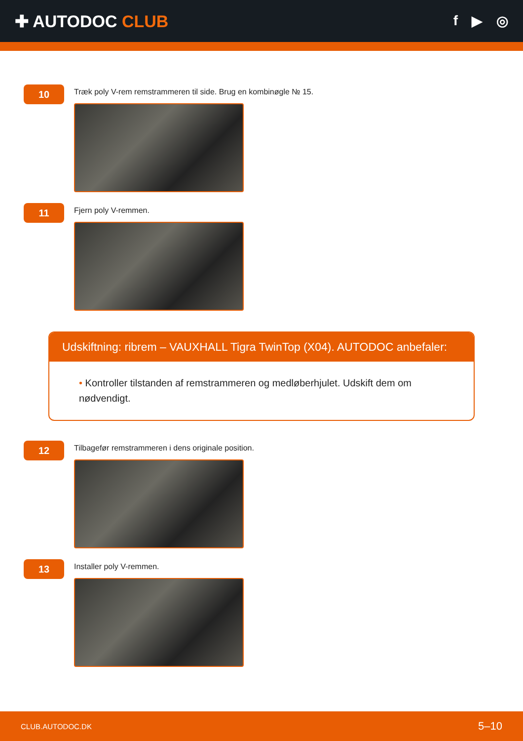✚ AUTODOC CLUB
f ▶ ◎
10
Træk poly V-rem remstrammeren til side. Brug en kombinøgle № 15.
11
Fjern poly V-remmen.
Udskiftning: ribrem – VAUXHALL Tigra TwinTop (X04). AUTODOC anbefaler:
• Kontroller tilstanden af remstrammeren og medløberhjulet. Udskift dem om nødvendigt.
12
Tilbagefør remstrammeren i dens originale position.
13
Installer poly V-remmen.
CLUB.AUTODOC.DK 5–10